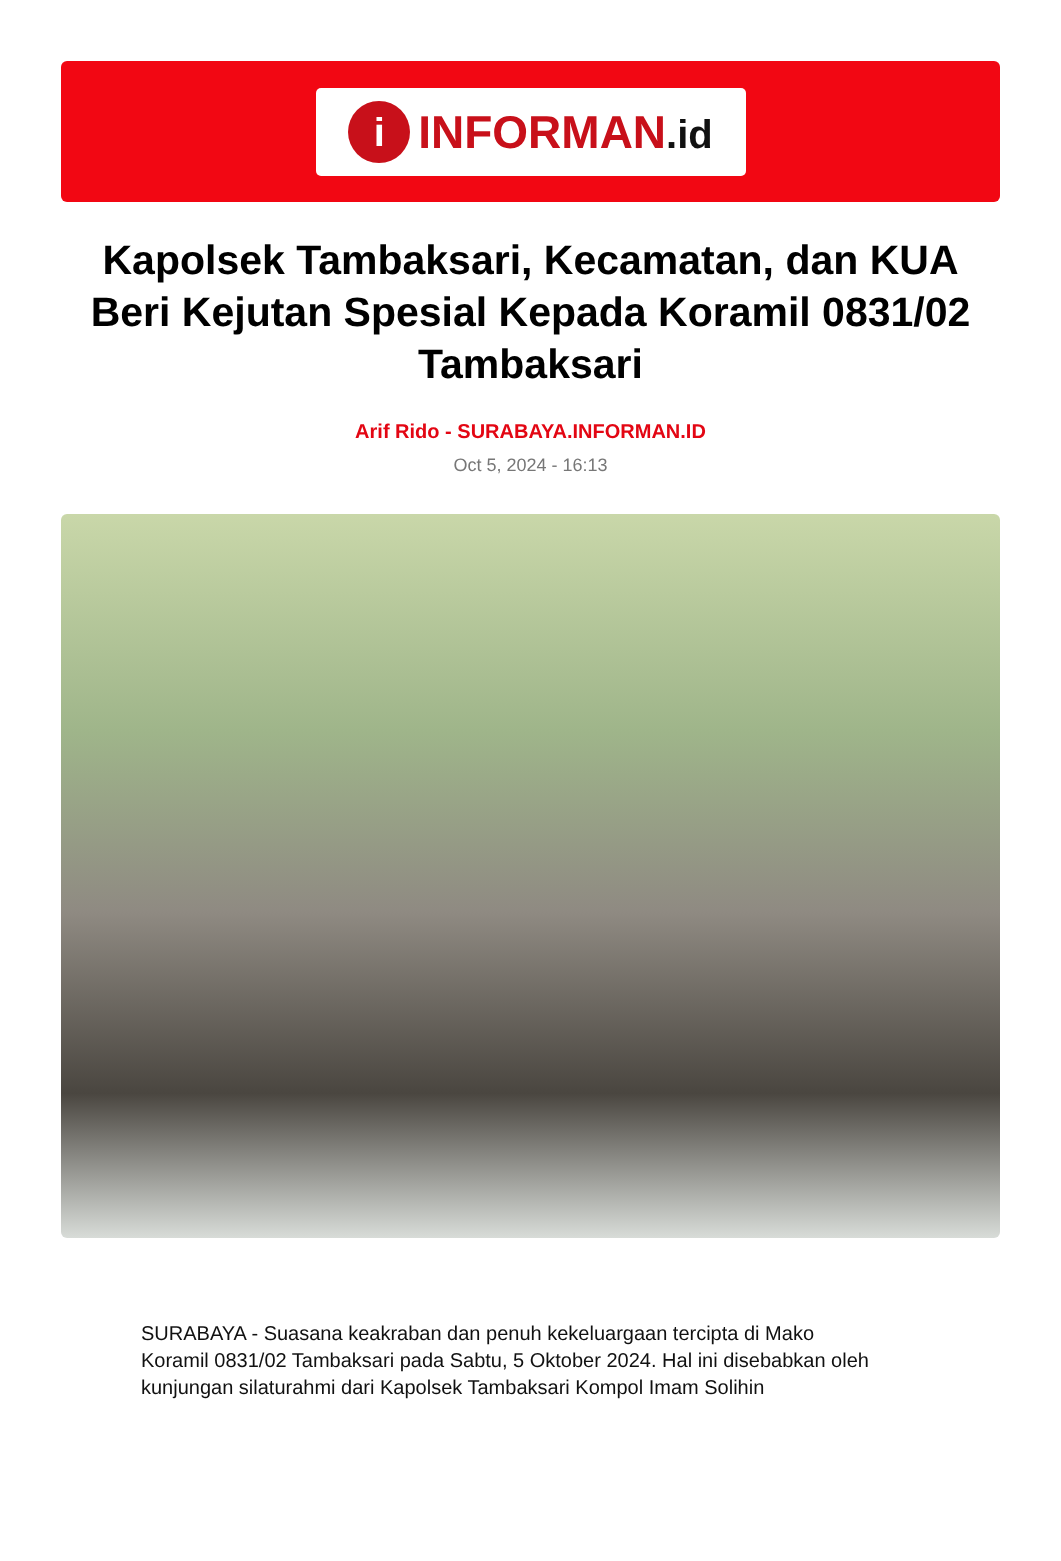i
INFORMAN.id
Kapolsek Tambaksari, Kecamatan, dan KUA Beri Kejutan Spesial Kepada Koramil 0831/02 Tambaksari
Arif Rido - SURABAYA.INFORMAN.ID
Oct 5, 2024 - 16:13
SURABAYA - Suasana keakraban dan penuh kekeluargaan tercipta di Mako Koramil 0831/02 Tambaksari pada Sabtu, 5 Oktober 2024. Hal ini disebabkan oleh kunjungan silaturahmi dari Kapolsek Tambaksari Kompol Imam Solihin